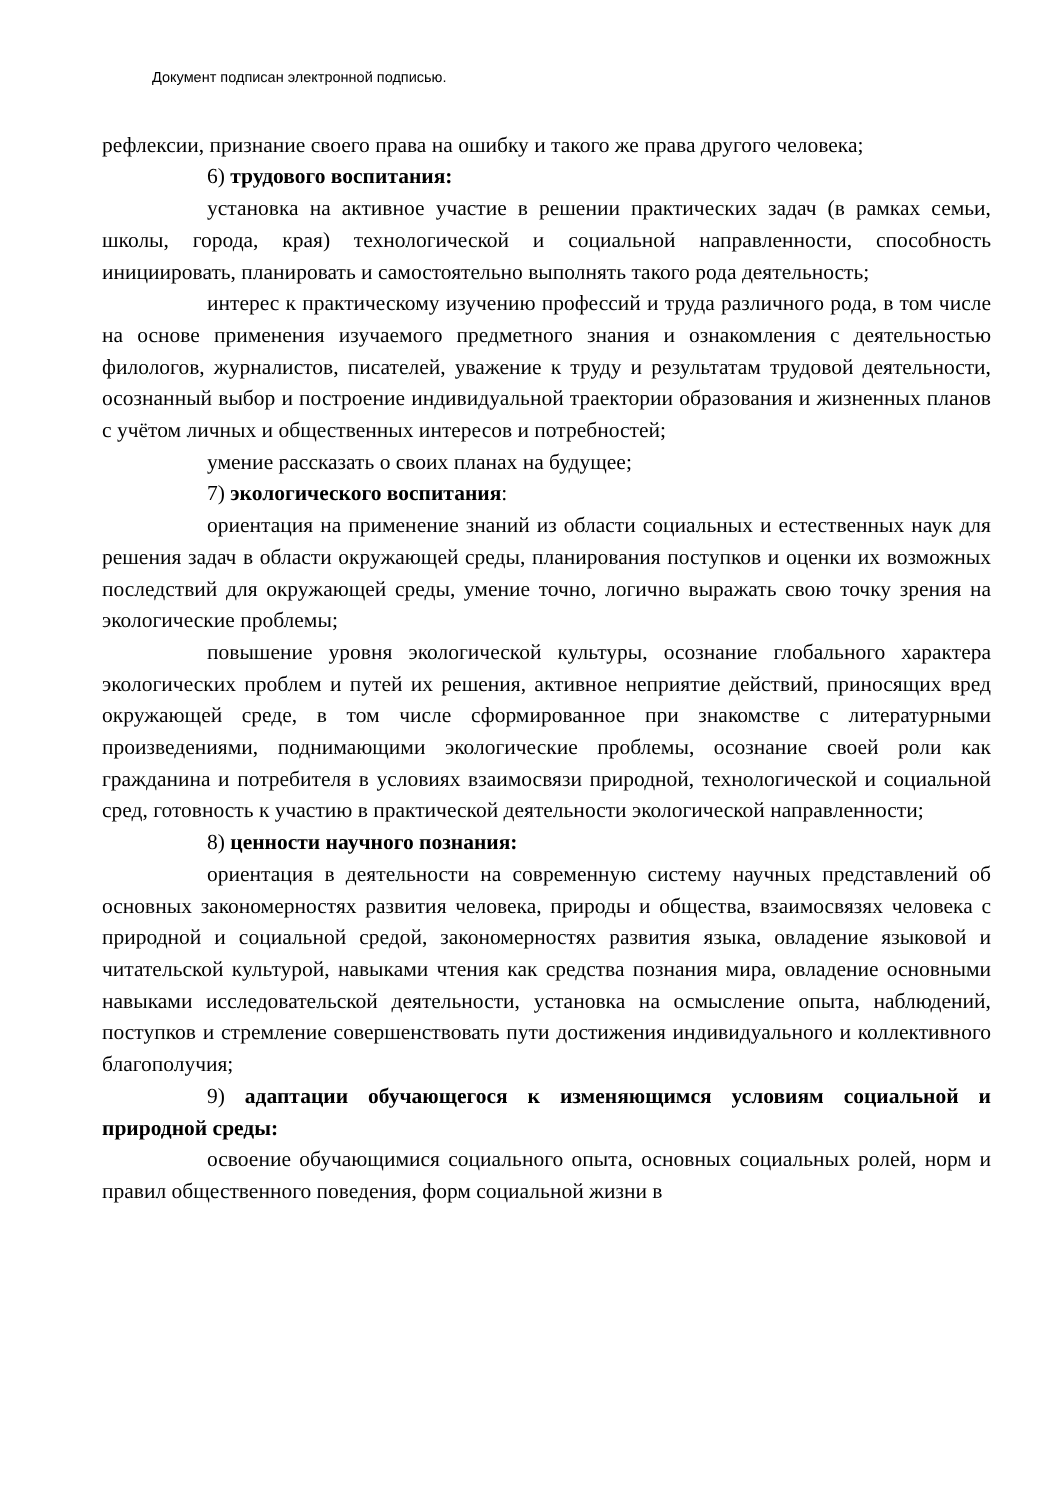Документ подписан электронной подписью.
рефлексии, признание своего права на ошибку и такого же права другого человека;
6) трудового воспитания:
установка на активное участие в решении практических задач (в рамках семьи, школы, города, края) технологической и социальной направленности, способность инициировать, планировать и самостоятельно выполнять такого рода деятельность;
интерес к практическому изучению профессий и труда различного рода, в том числе на основе применения изучаемого предметного знания и ознакомления с деятельностью филологов, журналистов, писателей, уважение к труду и результатам трудовой деятельности, осознанный выбор и построение индивидуальной траектории образования и жизненных планов с учётом личных и общественных интересов и потребностей;
умение рассказать о своих планах на будущее;
7) экологического воспитания:
ориентация на применение знаний из области социальных и естественных наук для решения задач в области окружающей среды, планирования поступков и оценки их возможных последствий для окружающей среды, умение точно, логично выражать свою точку зрения на экологические проблемы;
повышение уровня экологической культуры, осознание глобального характера экологических проблем и путей их решения, активное неприятие действий, приносящих вред окружающей среде, в том числе сформированное при знакомстве с литературными произведениями, поднимающими экологические проблемы, осознание своей роли как гражданина и потребителя в условиях взаимосвязи природной, технологической и социальной сред, готовность к участию в практической деятельности экологической направленности;
8) ценности научного познания:
ориентация в деятельности на современную систему научных представлений об основных закономерностях развития человека, природы и общества, взаимосвязях человека с природной и социальной средой, закономерностях развития языка, овладение языковой и читательской культурой, навыками чтения как средства познания мира, овладение основными навыками исследовательской деятельности, установка на осмысление опыта, наблюдений, поступков и стремление совершенствовать пути достижения индивидуального и коллективного благополучия;
9) адаптации обучающегося к изменяющимся условиям социальной и природной среды:
освоение обучающимися социального опыта, основных социальных ролей, норм и правил общественного поведения, форм социальной жизни в